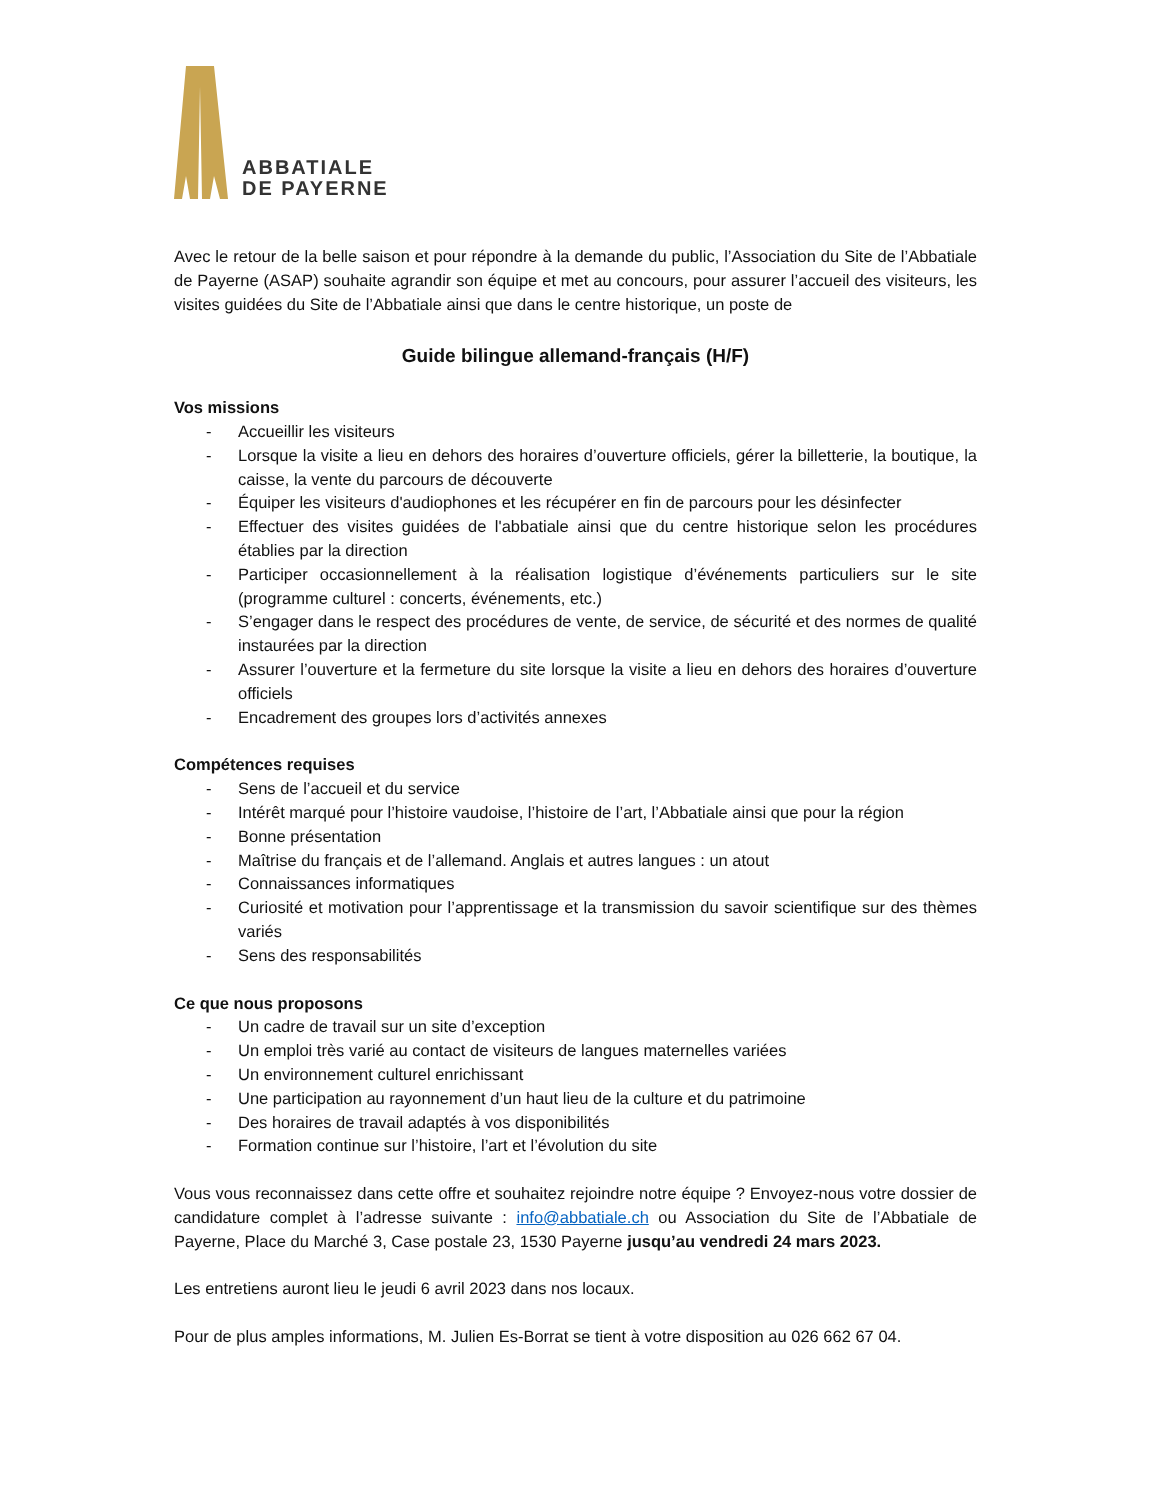ABBATIALE
DE PAYERNE
Avec le retour de la belle saison et pour répondre à la demande du public, l’Association du Site de l’Abbatiale de Payerne (ASAP) souhaite agrandir son équipe et met au concours, pour assurer l’accueil des visiteurs, les visites guidées du Site de l’Abbatiale ainsi que dans le centre historique, un poste de
Guide bilingue allemand-français (H/F)
Vos missions
- Accueillir les visiteurs
- Lorsque la visite a lieu en dehors des horaires d’ouverture officiels, gérer la billetterie, la boutique, la caisse, la vente du parcours de découverte
- Équiper les visiteurs d'audiophones et les récupérer en fin de parcours pour les désinfecter
- Effectuer des visites guidées de l'abbatiale ainsi que du centre historique selon les procédures établies par la direction
- Participer occasionnellement à la réalisation logistique d’événements particuliers sur le site (programme culturel : concerts, événements, etc.)
- S’engager dans le respect des procédures de vente, de service, de sécurité et des normes de qualité instaurées par la direction
- Assurer l’ouverture et la fermeture du site lorsque la visite a lieu en dehors des horaires d’ouverture officiels
- Encadrement des groupes lors d’activités annexes
Compétences requises
- Sens de l’accueil et du service
- Intérêt marqué pour l’histoire vaudoise, l’histoire de l’art, l’Abbatiale ainsi que pour la région
- Bonne présentation
- Maîtrise du français et de l’allemand. Anglais et autres langues : un atout
- Connaissances informatiques
- Curiosité et motivation pour l’apprentissage et la transmission du savoir scientifique sur des thèmes variés
- Sens des responsabilités
Ce que nous proposons
- Un cadre de travail sur un site d’exception
- Un emploi très varié au contact de visiteurs de langues maternelles variées
- Un environnement culturel enrichissant
- Une participation au rayonnement d’un haut lieu de la culture et du patrimoine
- Des horaires de travail adaptés à vos disponibilités
- Formation continue sur l’histoire, l’art et l’évolution du site
Vous vous reconnaissez dans cette offre et souhaitez rejoindre notre équipe ? Envoyez-nous votre dossier de candidature complet à l’adresse suivante : info@abbatiale.ch ou Association du Site de l’Abbatiale de Payerne, Place du Marché 3, Case postale 23, 1530 Payerne jusqu’au vendredi 24 mars 2023.
Les entretiens auront lieu le jeudi 6 avril 2023 dans nos locaux.
Pour de plus amples informations, M. Julien Es-Borrat se tient à votre disposition au 026 662 67 04.